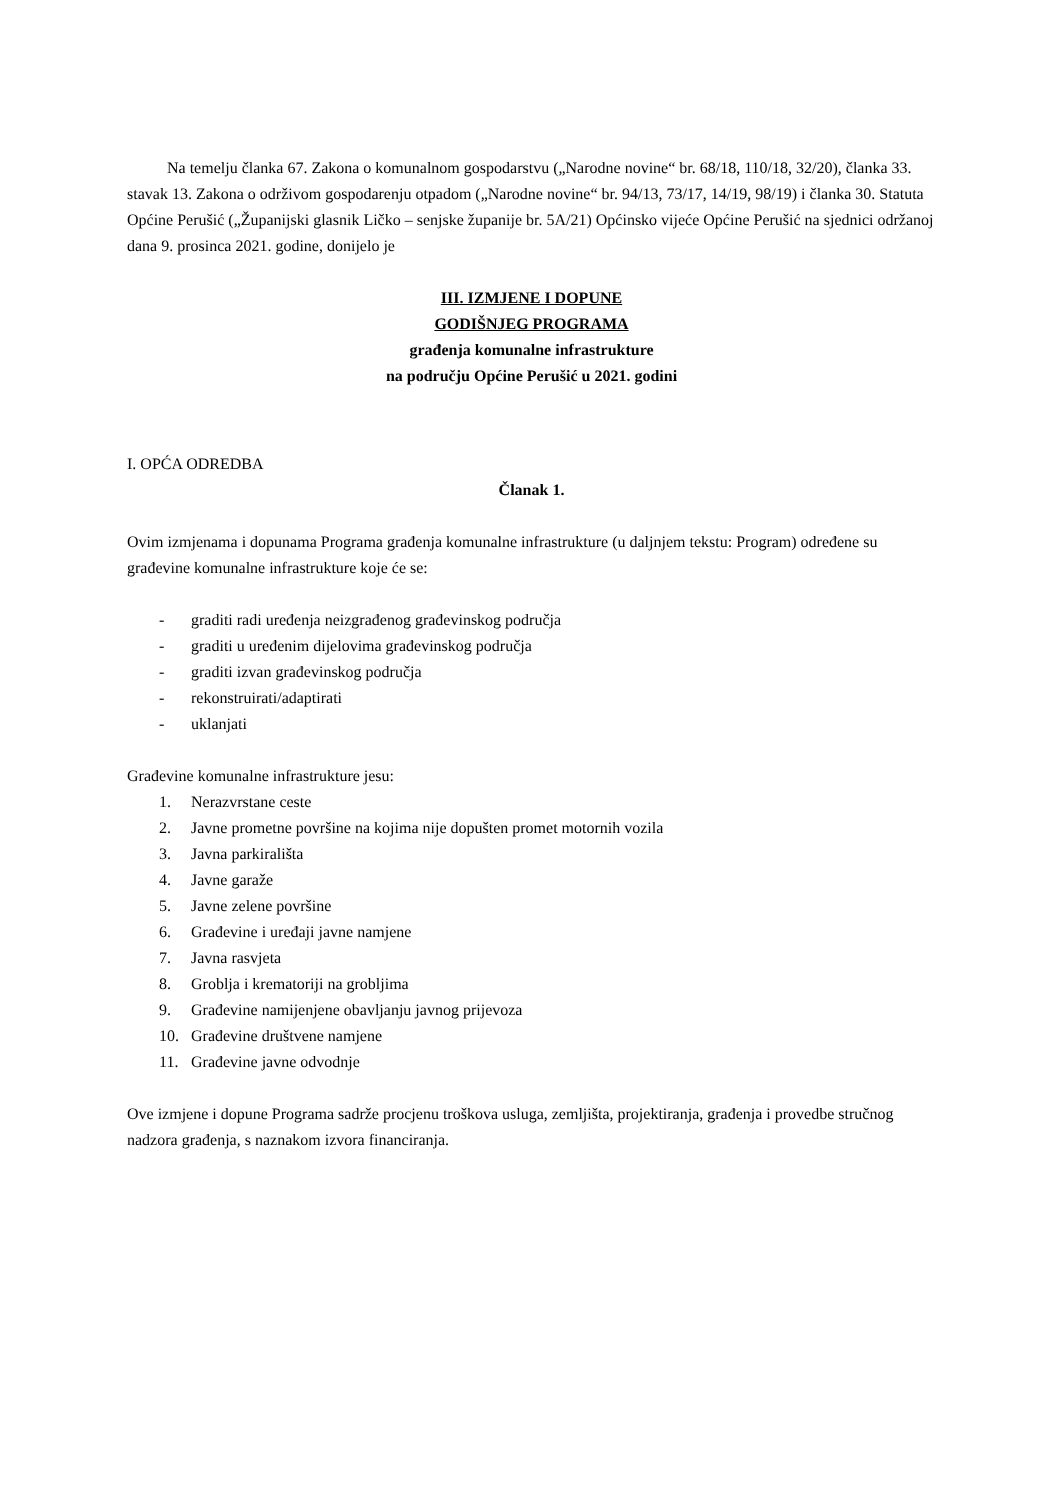Na temelju članka 67. Zakona o komunalnom gospodarstvu („Narodne novine“ br. 68/18, 110/18, 32/20), članka 33. stavak 13. Zakona o održivom gospodarenju otpadom („Narodne novine“ br. 94/13, 73/17, 14/19, 98/19) i članka 30. Statuta Općine Perušić („Županijski glasnik Ličko – senjske županije br. 5A/21) Općinsko vijeće Općine Perušić na sjednici održanoj dana 9. prosinca 2021. godine, donijelo je
III. IZMJENE I DOPUNE
GODIŠNJEG PROGRAMA
građenja komunalne infrastrukture
na području Općine Perušić u 2021. godini
I. OPĆA ODREDBA
Članak 1.
Ovim izmjenama i dopunama Programa građenja komunalne infrastrukture (u daljnjem tekstu: Program) određene su građevine komunalne infrastrukture koje će se:
- graditi radi uređenja neizgrađenog građevinskog područja
- graditi u uređenim dijelovima građevinskog područja
- graditi izvan građevinskog područja
- rekonstruirati/adaptirati
- uklanjati
Građevine komunalne infrastrukture jesu:
1. Nerazvrstane ceste
2. Javne prometne površine na kojima nije dopušten promet motornih vozila
3. Javna parkirališta
4. Javne garaže
5. Javne zelene površine
6. Građevine i uređaji javne namjene
7. Javna rasvjeta
8. Groblja i krematoriji na grobljima
9. Građevine namijenjene obavljanju javnog prijevoza
10. Građevine društvene namjene
11. Građevine javne odvodnje
Ove izmjene i dopune Programa sadrže procjenu troškova usluga, zemljišta, projektiranja, građenja i provedbe stručnog nadzora građenja, s naznakom izvora financiranja.